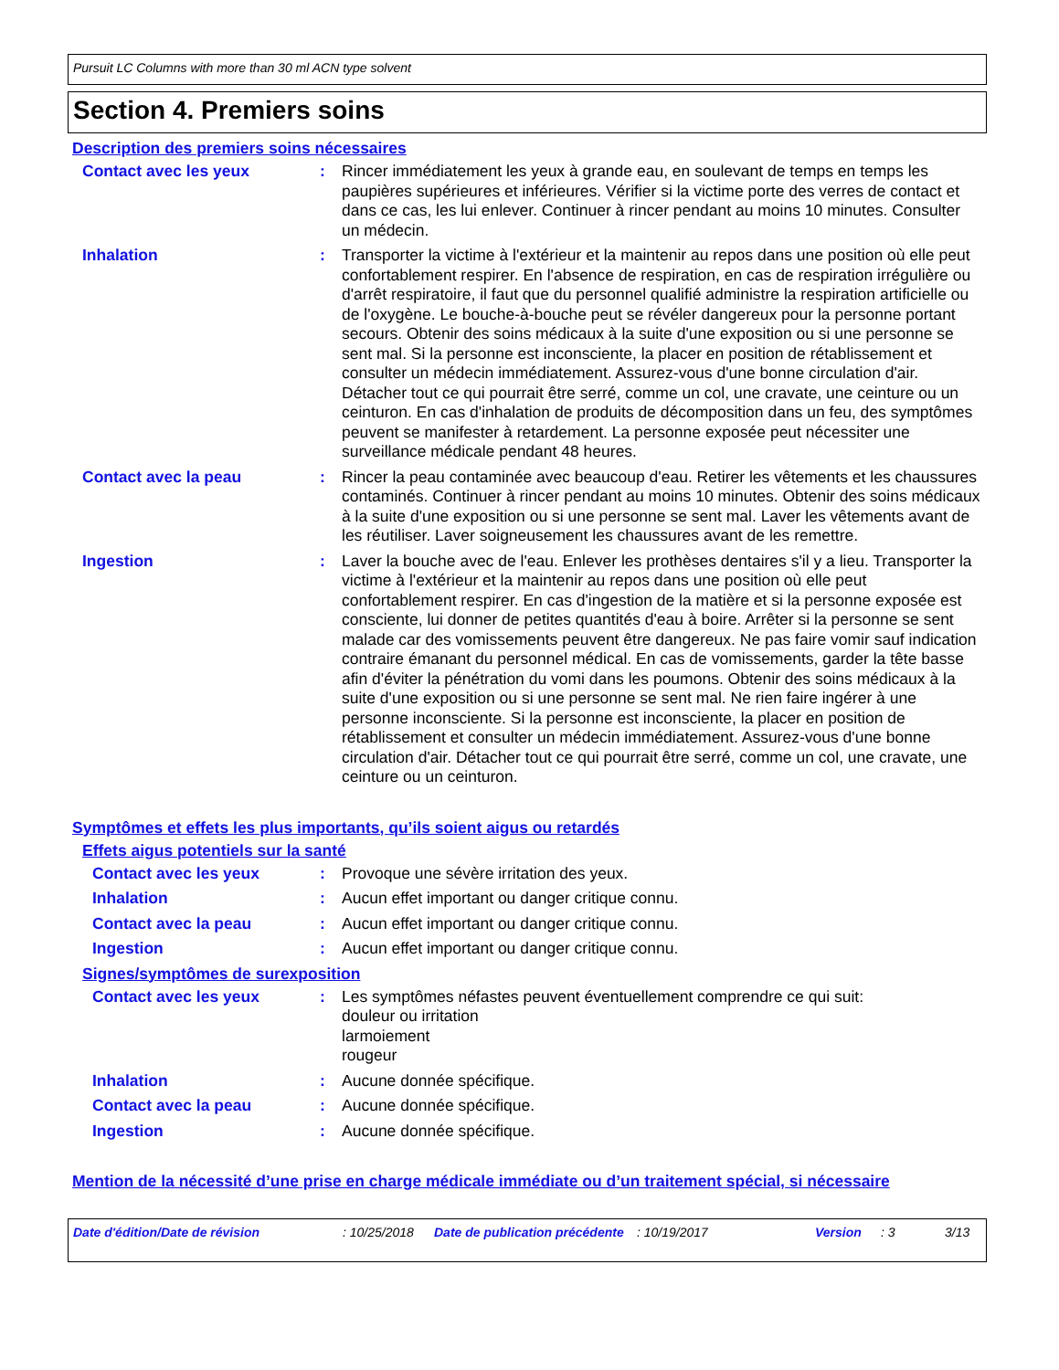Pursuit LC Columns with more than 30 ml ACN type solvent
Section 4. Premiers soins
Description des premiers soins nécessaires
Contact avec les yeux : Rincer immédiatement les yeux à grande eau, en soulevant de temps en temps les paupières supérieures et inférieures. Vérifier si la victime porte des verres de contact et dans ce cas, les lui enlever. Continuer à rincer pendant au moins 10 minutes. Consulter un médecin.
Inhalation : Transporter la victime à l'extérieur et la maintenir au repos dans une position où elle peut confortablement respirer. En l'absence de respiration, en cas de respiration irrégulière ou d'arrêt respiratoire, il faut que du personnel qualifié administre la respiration artificielle ou de l'oxygène. Le bouche-à-bouche peut se révéler dangereux pour la personne portant secours. Obtenir des soins médicaux à la suite d'une exposition ou si une personne se sent mal. Si la personne est inconsciente, la placer en position de rétablissement et consulter un médecin immédiatement. Assurez-vous d'une bonne circulation d'air. Détacher tout ce qui pourrait être serré, comme un col, une cravate, une ceinture ou un ceinturon. En cas d'inhalation de produits de décomposition dans un feu, des symptômes peuvent se manifester à retardement. La personne exposée peut nécessiter une surveillance médicale pendant 48 heures.
Contact avec la peau : Rincer la peau contaminée avec beaucoup d'eau. Retirer les vêtements et les chaussures contaminés. Continuer à rincer pendant au moins 10 minutes. Obtenir des soins médicaux à la suite d'une exposition ou si une personne se sent mal. Laver les vêtements avant de les réutiliser. Laver soigneusement les chaussures avant de les remettre.
Ingestion : Laver la bouche avec de l'eau. Enlever les prothèses dentaires s'il y a lieu. Transporter la victime à l'extérieur et la maintenir au repos dans une position où elle peut confortablement respirer. En cas d'ingestion de la matière et si la personne exposée est consciente, lui donner de petites quantités d'eau à boire. Arrêter si la personne se sent malade car des vomissements peuvent être dangereux. Ne pas faire vomir sauf indication contraire émanant du personnel médical. En cas de vomissements, garder la tête basse afin d'éviter la pénétration du vomi dans les poumons. Obtenir des soins médicaux à la suite d'une exposition ou si une personne se sent mal. Ne rien faire ingérer à une personne inconsciente. Si la personne est inconsciente, la placer en position de rétablissement et consulter un médecin immédiatement. Assurez-vous d'une bonne circulation d'air. Détacher tout ce qui pourrait être serré, comme un col, une cravate, une ceinture ou un ceinturon.
Symptômes et effets les plus importants, qu’ils soient aigus ou retardés
Effets aigus potentiels sur la santé
Contact avec les yeux : Provoque une sévère irritation des yeux.
Inhalation : Aucun effet important ou danger critique connu.
Contact avec la peau : Aucun effet important ou danger critique connu.
Ingestion : Aucun effet important ou danger critique connu.
Signes/symptômes de surexposition
Contact avec les yeux : Les symptômes néfastes peuvent éventuellement comprendre ce qui suit:
douleur ou irritation
larmoiement
rougeur
Inhalation : Aucune donnée spécifique.
Contact avec la peau : Aucune donnée spécifique.
Ingestion : Aucune donnée spécifique.
Mention de la nécessité d’une prise en charge médicale immédiate ou d’un traitement spécial, si nécessaire
Date d'édition/Date de révision : 10/25/2018
Date de publication précédente
: 10/19/2017 Version : 3 3/13